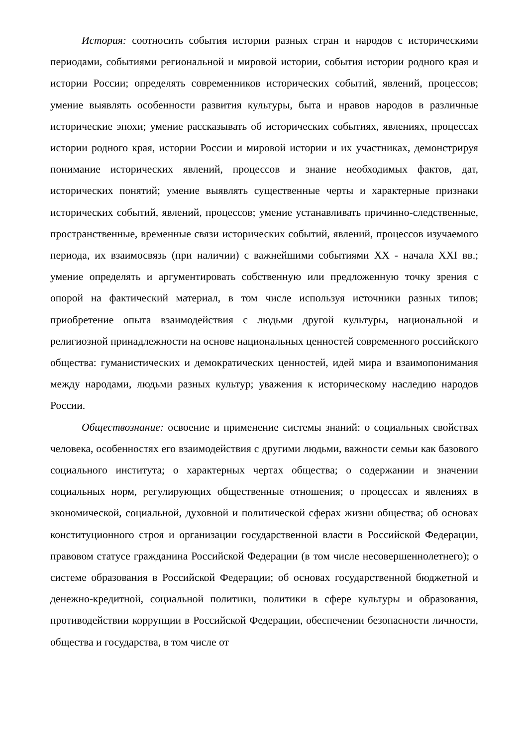История: соотносить события истории разных стран и народов с историческими периодами, событиями региональной и мировой истории, события истории родного края и истории России; определять современников исторических событий, явлений, процессов; умение выявлять особенности развития культуры, быта и нравов народов в различные исторические эпохи; умение рассказывать об исторических событиях, явлениях, процессах истории родного края, истории России и мировой истории и их участниках, демонстрируя понимание исторических явлений, процессов и знание необходимых фактов, дат, исторических понятий; умение выявлять существенные черты и характерные признаки исторических событий, явлений, процессов; умение устанавливать причинно-следственные, пространственные, временные связи исторических событий, явлений, процессов изучаемого периода, их взаимосвязь (при наличии) с важнейшими событиями XX - начала XXI вв.; умение определять и аргументировать собственную или предложенную точку зрения с опорой на фактический материал, в том числе используя источники разных типов; приобретение опыта взаимодействия с людьми другой культуры, национальной и религиозной принадлежности на основе национальных ценностей современного российского общества: гуманистических и демократических ценностей, идей мира и взаимопонимания между народами, людьми разных культур; уважения к историческому наследию народов России.
Обществознание: освоение и применение системы знаний: о социальных свойствах человека, особенностях его взаимодействия с другими людьми, важности семьи как базового социального института; о характерных чертах общества; о содержании и значении социальных норм, регулирующих общественные отношения; о процессах и явлениях в экономической, социальной, духовной и политической сферах жизни общества; об основах конституционного строя и организации государственной власти в Российской Федерации, правовом статусе гражданина Российской Федерации (в том числе несовершеннолетнего); о системе образования в Российской Федерации; об основах государственной бюджетной и денежно-кредитной, социальной политики, политики в сфере культуры и образования, противодействии коррупции в Российской Федерации, обеспечении безопасности личности, общества и государства, в том числе от